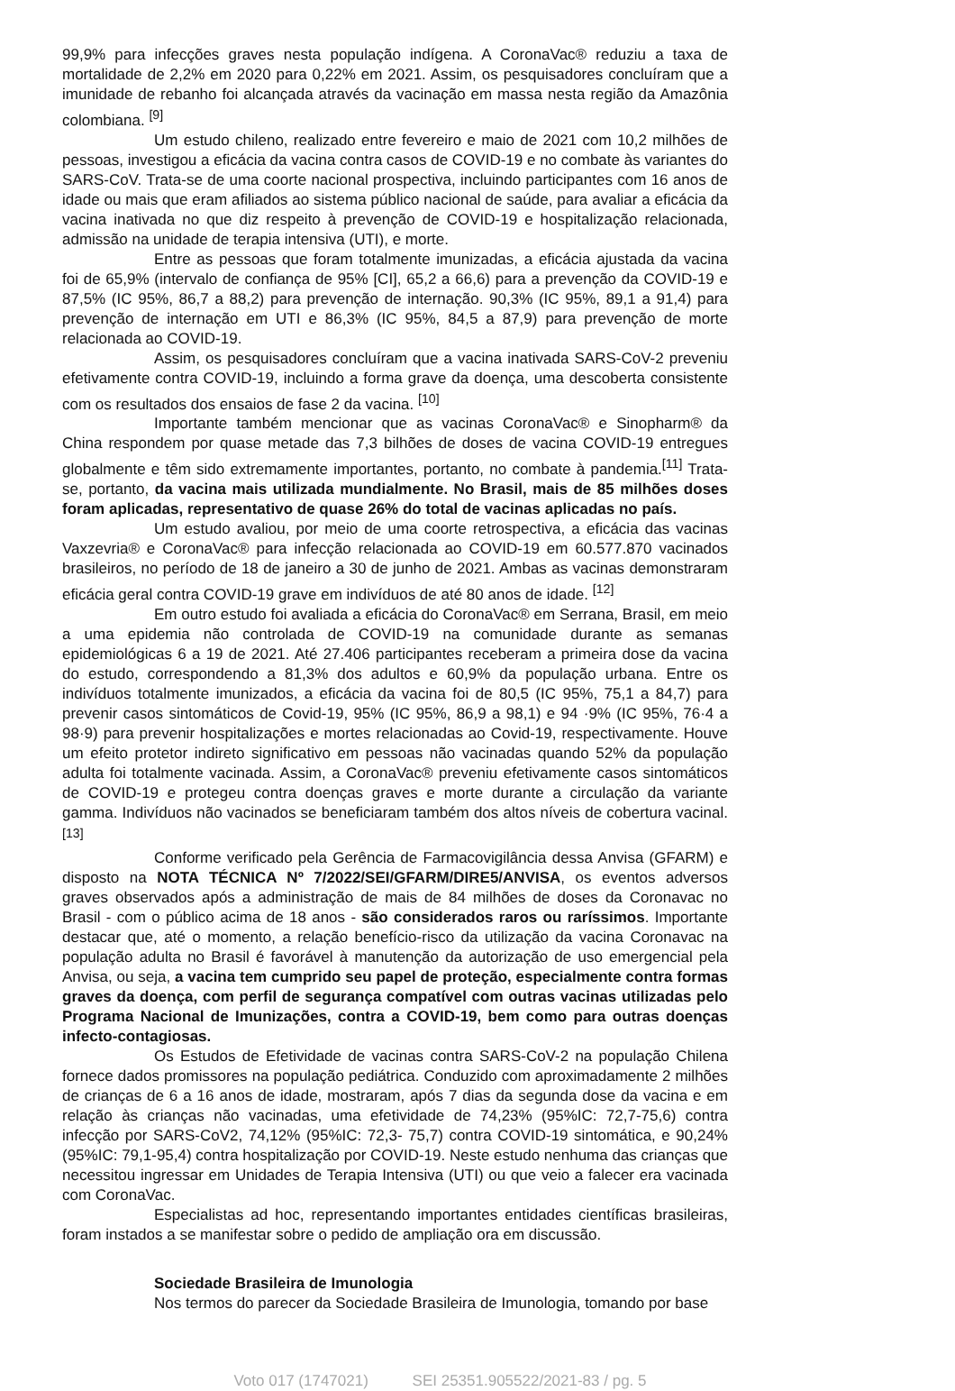99,9% para infecções graves nesta população indígena. A CoronaVac® reduziu a taxa de mortalidade de 2,2% em 2020 para 0,22% em 2021. Assim, os pesquisadores concluíram que a imunidade de rebanho foi alcançada através da vacinação em massa nesta região da Amazônia colombiana. <sup>[9]</sup>
Um estudo chileno, realizado entre fevereiro e maio de 2021 com 10,2 milhões de pessoas, investigou a eficácia da vacina contra casos de COVID-19 e no combate às variantes do SARS-CoV. Trata-se de uma coorte nacional prospectiva, incluindo participantes com 16 anos de idade ou mais que eram afiliados ao sistema público nacional de saúde, para avaliar a eficácia da vacina inativada no que diz respeito à prevenção de COVID-19 e hospitalização relacionada, admissão na unidade de terapia intensiva (UTI), e morte.
Entre as pessoas que foram totalmente imunizadas, a eficácia ajustada da vacina foi de 65,9% (intervalo de confiança de 95% [CI], 65,2 a 66,6) para a prevenção da COVID-19 e 87,5% (IC 95%, 86,7 a 88,2) para prevenção de internação. 90,3% (IC 95%, 89,1 a 91,4) para prevenção de internação em UTI e 86,3% (IC 95%, 84,5 a 87,9) para prevenção de morte relacionada ao COVID-19.
Assim, os pesquisadores concluíram que a vacina inativada SARS-CoV-2 preveniu efetivamente contra COVID-19, incluindo a forma grave da doença, uma descoberta consistente com os resultados dos ensaios de fase 2 da vacina. <sup>[10]</sup>
Importante também mencionar que as vacinas CoronaVac® e Sinopharm® da China respondem por quase metade das 7,3 bilhões de doses de vacina COVID-19 entregues globalmente e têm sido extremamente importantes, portanto, no combate à pandemia.<sup>[11]</sup> Trata-se, portanto, da vacina mais utilizada mundialmente. No Brasil, mais de 85 milhões doses foram aplicadas, representativo de quase 26% do total de vacinas aplicadas no país.
Um estudo avaliou, por meio de uma coorte retrospectiva, a eficácia das vacinas Vaxzevria® e CoronaVac® para infecção relacionada ao COVID-19 em 60.577.870 vacinados brasileiros, no período de 18 de janeiro a 30 de junho de 2021. Ambas as vacinas demonstraram eficácia geral contra COVID-19 grave em indivíduos de até 80 anos de idade. <sup>[12]</sup>
Em outro estudo foi avaliada a eficácia do CoronaVac® em Serrana, Brasil, em meio a uma epidemia não controlada de COVID-19 na comunidade durante as semanas epidemiológicas 6 a 19 de 2021. Até 27.406 participantes receberam a primeira dose da vacina do estudo, correspondendo a 81,3% dos adultos e 60,9% da população urbana. Entre os indivíduos totalmente imunizados, a eficácia da vacina foi de 80,5 (IC 95%, 75,1 a 84,7) para prevenir casos sintomáticos de Covid-19, 95% (IC 95%, 86,9 a 98,1) e 94 ·9% (IC 95%, 76·4 a 98·9) para prevenir hospitalizações e mortes relacionadas ao Covid-19, respectivamente. Houve um efeito protetor indireto significativo em pessoas não vacinadas quando 52% da população adulta foi totalmente vacinada. Assim, a CoronaVac® preveniu efetivamente casos sintomáticos de COVID-19 e protegeu contra doenças graves e morte durante a circulação da variante gamma. Indivíduos não vacinados se beneficiaram também dos altos níveis de cobertura vacinal.<sup>[13]</sup>
Conforme verificado pela Gerência de Farmacovigilância dessa Anvisa (GFARM) e disposto na NOTA TÉCNICA Nº 7/2022/SEI/GFARM/DIRE5/ANVISA, os eventos adversos graves observados após a administração de mais de 84 milhões de doses da Coronavac no Brasil - com o público acima de 18 anos - são considerados raros ou raríssimos. Importante destacar que, até o momento, a relação benefício-risco da utilização da vacina Coronavac na população adulta no Brasil é favorável à manutenção da autorização de uso emergencial pela Anvisa, ou seja, a vacina tem cumprido seu papel de proteção, especialmente contra formas graves da doença, com perfil de segurança compatível com outras vacinas utilizadas pelo Programa Nacional de Imunizações, contra a COVID-19, bem como para outras doenças infecto-contagiosas.
Os Estudos de Efetividade de vacinas contra SARS-CoV-2 na população Chilena fornece dados promissores na população pediátrica. Conduzido com aproximadamente 2 milhões de crianças de 6 a 16 anos de idade, mostraram, após 7 dias da segunda dose da vacina e em relação às crianças não vacinadas, uma efetividade de 74,23% (95%IC: 72,7-75,6) contra infecção por SARS-CoV2, 74,12% (95%IC: 72,3- 75,7) contra COVID-19 sintomática, e 90,24% (95%IC: 79,1-95,4) contra hospitalização por COVID-19. Neste estudo nenhuma das crianças que necessitou ingressar em Unidades de Terapia Intensiva (UTI) ou que veio a falecer era vacinada com CoronaVac.
Especialistas ad hoc, representando importantes entidades científicas brasileiras, foram instados a se manifestar sobre o pedido de ampliação ora em discussão.
Sociedade Brasileira de Imunologia
Nos termos do parecer da Sociedade Brasileira de Imunologia, tomando por base
Voto 017 (1747021) SEI 25351.905522/2021-83 / pg. 5